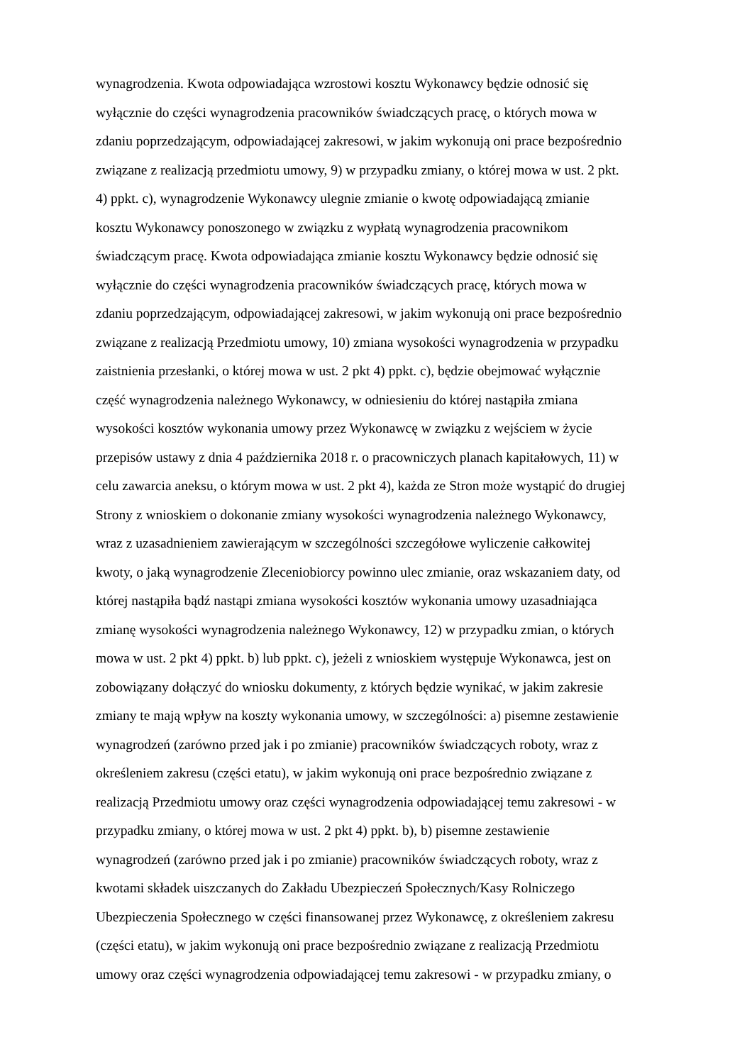wynagrodzenia. Kwota odpowiadająca wzrostowi kosztu Wykonawcy będzie odnosić się
wyłącznie do części wynagrodzenia pracowników świadczących pracę, o których mowa w
zdaniu poprzedzającym, odpowiadającej zakresowi, w jakim wykonują oni prace bezpośrednio
związane z realizacją przedmiotu umowy, 9) w przypadku zmiany, o której mowa w ust. 2 pkt.
4) ppkt. c), wynagrodzenie Wykonawcy ulegnie zmianie o kwotę odpowiadającą zmianie
kosztu Wykonawcy ponoszonego w związku z wypłatą wynagrodzenia pracownikom
świadczącym pracę. Kwota odpowiadająca zmianie kosztu Wykonawcy będzie odnosić się
wyłącznie do części wynagrodzenia pracowników świadczących pracę, których mowa w
zdaniu poprzedzającym, odpowiadającej zakresowi, w jakim wykonują oni prace bezpośrednio
związane z realizacją Przedmiotu umowy, 10) zmiana wysokości wynagrodzenia w przypadku
zaistnienia przesłanki, o której mowa w ust. 2 pkt 4) ppkt. c), będzie obejmować wyłącznie
część wynagrodzenia należnego Wykonawcy, w odniesieniu do której nastąpiła zmiana
wysokości kosztów wykonania umowy przez Wykonawcę w związku z wejściem w życie
przepisów ustawy z dnia 4 października 2018 r. o pracowniczych planach kapitałowych, 11) w
celu zawarcia aneksu, o którym mowa w ust. 2 pkt 4), każda ze Stron może wystąpić do drugiej
Strony z wnioskiem o dokonanie zmiany wysokości wynagrodzenia należnego Wykonawcy,
wraz z uzasadnieniem zawierającym w szczególności szczegółowe wyliczenie całkowitej
kwoty, o jaką wynagrodzenie Zleceniobiorcy powinno ulec zmianie, oraz wskazaniem daty, od
której nastąpiła bądź nastąpi zmiana wysokości kosztów wykonania umowy uzasadniająca
zmianę wysokości wynagrodzenia należnego Wykonawcy, 12) w przypadku zmian, o których
mowa w ust. 2 pkt 4) ppkt. b) lub ppkt. c), jeżeli z wnioskiem występuje Wykonawca, jest on
zobowiązany dołączyć do wniosku dokumenty, z których będzie wynikać, w jakim zakresie
zmiany te mają wpływ na koszty wykonania umowy, w szczególności: a) pisemne zestawienie
wynagrodzeń (zarówno przed jak i po zmianie) pracowników świadczących roboty, wraz z
określeniem zakresu (części etatu), w jakim wykonują oni prace bezpośrednio związane z
realizacją Przedmiotu umowy oraz części wynagrodzenia odpowiadającej temu zakresowi - w
przypadku zmiany, o której mowa w ust. 2 pkt 4) ppkt. b), b) pisemne zestawienie
wynagrodzeń (zarówno przed jak i po zmianie) pracowników świadczących roboty, wraz z
kwotami składek uiszczanych do Zakładu Ubezpieczeń Społecznych/Kasy Rolniczego
Ubezpieczenia Społecznego w części finansowanej przez Wykonawcę, z określeniem zakresu
(części etatu), w jakim wykonują oni prace bezpośrednio związane z realizacją Przedmiotu
umowy oraz części wynagrodzenia odpowiadającej temu zakresowi - w przypadku zmiany, o